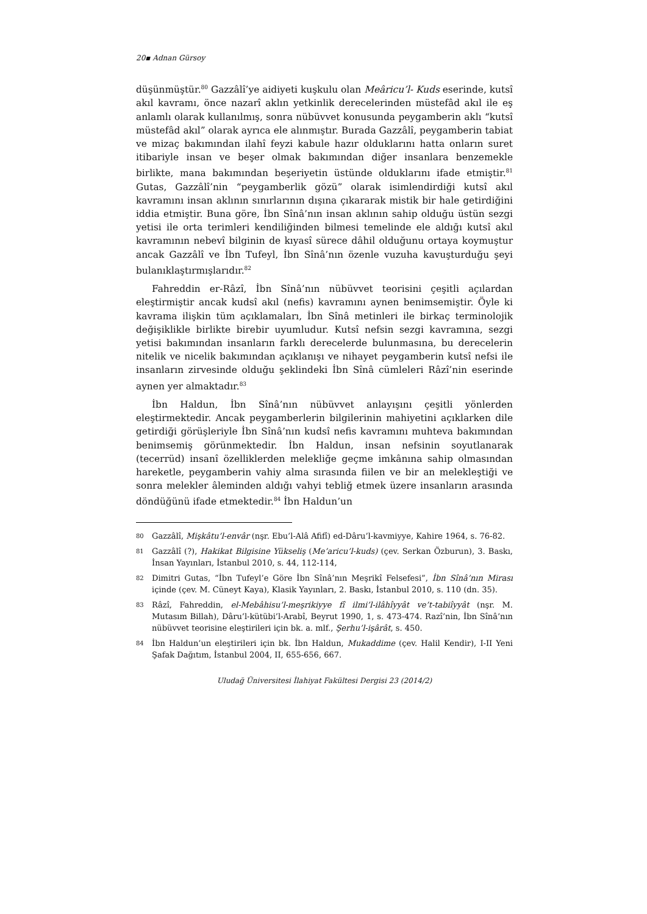20▪ Adnan Gürsoy
düşünmüştür.<sup>80</sup> Gazzâlî’ye aidiyeti kuşkulu olan Meâricu’l- Kuds eserinde, kutsî akıl kavramı, önce nazarî aklın yetkinlik derecelerinden müstefâd akıl ile eş anlamlı olarak kullanılmış, sonra nübüvvet konusunda peygamberin aklı “kutsî müstefâd akıl” olarak ayrıca ele alınmıştır. Burada Gazzâlî, peygamberin tabiat ve mizaç bakımından ilahî feyzi kabule hazır olduklarını hatta onların suret itibariyle insan ve beşer olmak bakımından diğer insanlara benzemekle birlikte, mana bakımından beşeriyetin üstünde olduklarını ifade etmiştir.<sup>81</sup> Gutas, Gazzâlî’nin “peygamberlik gözü” olarak isimlendirdiği kutsî akıl kavramını insan aklının sınırlarının dışına çıkararak mistik bir hale getirdiğini iddia etmiştir. Buna göre, İbn Sînâ’nın insan aklının sahip olduğu üstün sezgi yetisi ile orta terimleri kendiliğinden bilmesi temelinde ele aldığı kutsî akıl kavramının nebevî bilginin de kıyasî sürece dâhil olduğunu ortaya koymuştur ancak Gazzâlî ve İbn Tufeyl, İbn Sînâ’nın özenle vuzuha kavuşturduğu şeyi bulanıklaştırmışlarıdır.<sup>82</sup>
Fahreddin er-Râzî, İbn Sînâ’nın nübüvvet teorisini çeşitli açılardan eleştirmiştir ancak kudsî akıl (nefis) kavramını aynen benimsemiştir. Öyle ki kavrama ilişkin tüm açıklamaları, İbn Sînâ metinleri ile birkaç terminolojik değişiklikle birlikte birebir uyumludur. Kutsî nefsin sezgi kavramına, sezgi yetisi bakımından insanların farklı derecelerde bulunmasına, bu derecelerin nitelik ve nicelik bakımından açıklanışı ve nihayet peygamberin kutsî nefsi ile insanların zirvesinde olduğu şeklindeki İbn Sînâ cümleleri Râzî’nin eserinde aynen yer almaktadır.<sup>83</sup>
İbn Haldun, İbn Sînâ’nın nübüvvet anlayışını çeşitli yönlerden eleştirmektedir. Ancak peygamberlerin bilgilerinin mahiyetini açıklarken dile getirdiği görüşleriyle İbn Sînâ’nın kudsî nefis kavramını muhteva bakımından benimsemiş görünmektedir. İbn Haldun, insan nefsinin soyutlanarak (tecerrüd) insanî özelliklerden melekliğe geçme imkânına sahip olmasından hareketle, peygamberin vahiy alma sırasında fiilen ve bir an melekleştiği ve sonra melekler âleminden aldığı vahyi tebliğ etmek üzere insanların arasında döndüğünü ifade etmektedir.<sup>84</sup> İbn Haldun’un
80 Gazzâlî, Mişkâtu’l-envâr (nşr. Ebu’l-Alâ Afifî) ed-Dâru’l-kavmiyye, Kahire 1964, s. 76-82.
81 Gazzâlî (?), Hakikat Bilgisine Yükseliş (Me’aricu’l-kuds) (çev. Serkan Özburun), 3. Baskı, İnsan Yayınları, İstanbul 2010, s. 44, 112-114,
82 Dimitri Gutas, “İbn Tufeyl’e Göre İbn Sînâ’nın Meşrikî Felsefesi”, İbn Sînâ’nın Mirası içinde (çev. M. Cüneyt Kaya), Klasik Yayınları, 2. Baskı, İstanbul 2010, s. 110 (dn. 35).
83 Râzî, Fahreddin, el-Mebâhisu’l-meşrikiyye fî ilmi’l-ilâhîyyât ve’t-tabiîyyât (nşr. M. Mutasım Billah), Dâru’l-kütübi’l-Arabî, Beyrut 1990, 1, s. 473-474. Razî’nin, İbn Sînâ’nın nübüvvet teorisine eleştirileri için bk. a. mlf., Şerhu’l-işârât, s. 450.
84 İbn Haldun’un eleştirileri için bk. İbn Haldun, Mukaddime (çev. Halil Kendir), I-II Yeni Şafak Dağıtım, İstanbul 2004, II, 655-656, 667.
Uludağ Üniversitesi İlahiyat Fakültesi Dergisi 23 (2014/2)